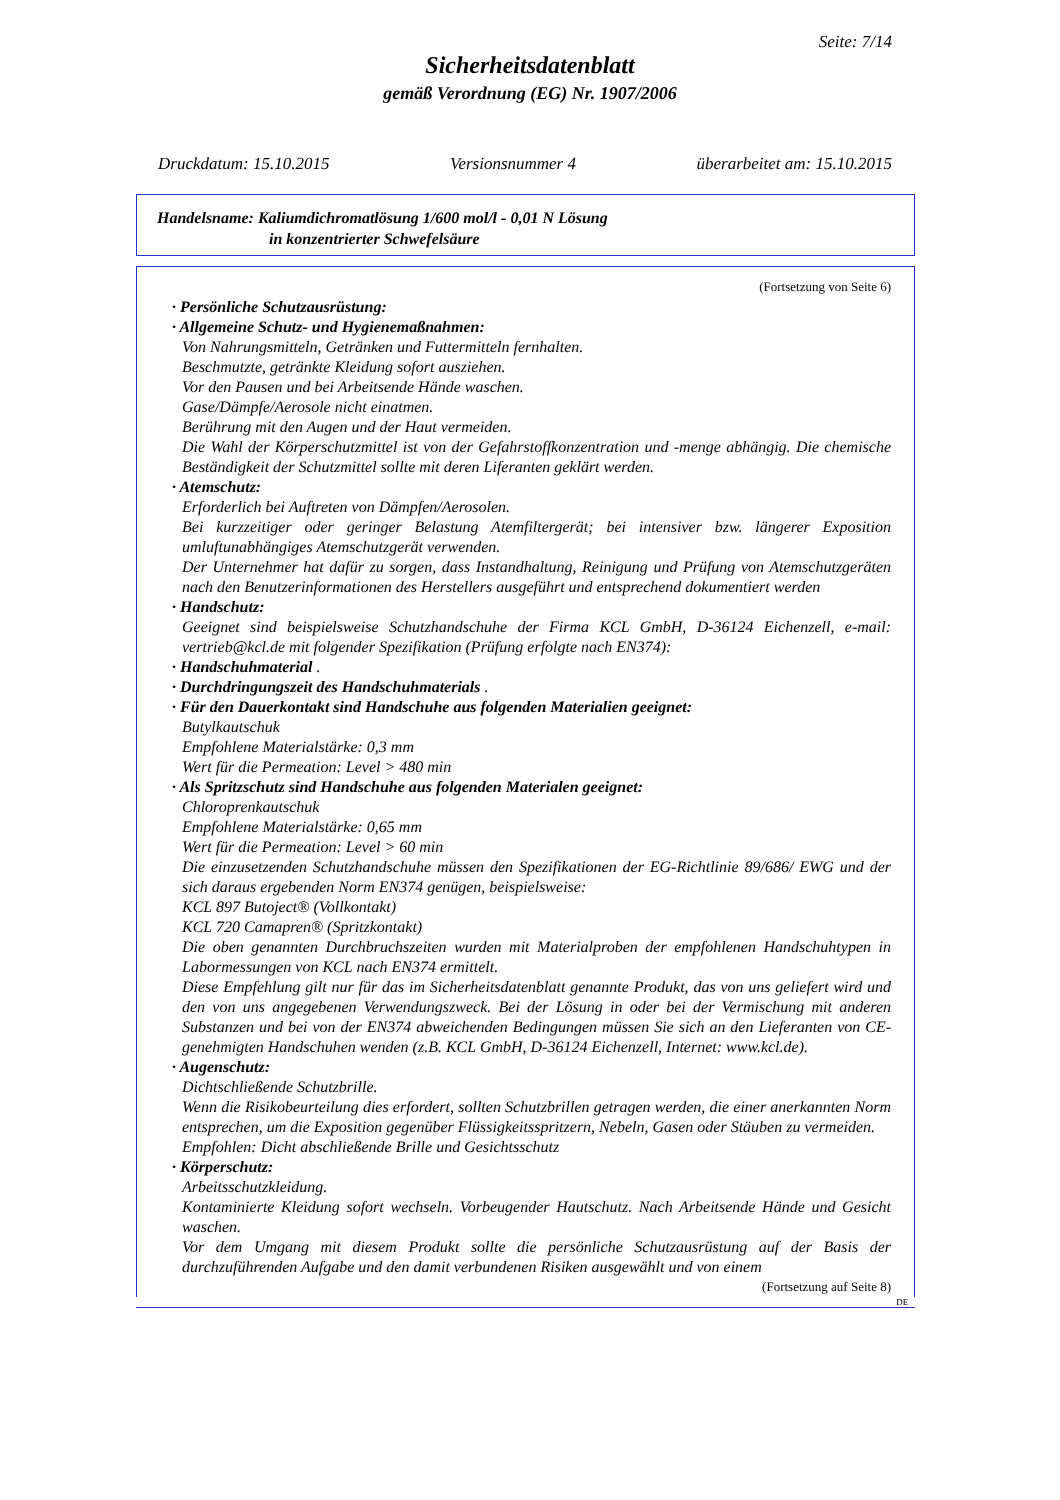Seite: 7/14
Sicherheitsdatenblatt
gemäß Verordnung (EG) Nr. 1907/2006
Druckdatum: 15.10.2015 Versionsnummer 4 überarbeitet am: 15.10.2015
Handelsname: Kaliumdichromatlösung 1/600 mol/l - 0,01 N Lösung
in konzentrierter Schwefelsäure
(Fortsetzung von Seite 6)
· Persönliche Schutzausrüstung:
· Allgemeine Schutz- und Hygienemaßnahmen:
Von Nahrungsmitteln, Getränken und Futtermitteln fernhalten.
Beschmutzte, getränkte Kleidung sofort ausziehen.
Vor den Pausen und bei Arbeitsende Hände waschen.
Gase/Dämpfe/Aerosole nicht einatmen.
Berührung mit den Augen und der Haut vermeiden.
Die Wahl der Körperschutzmittel ist von der Gefahrstoffkonzentration und -menge abhängig. Die chemische Beständigkeit der Schutzmittel sollte mit deren Liferanten geklärt werden.
· Atemschutz:
Erforderlich bei Auftreten von Dämpfen/Aerosolen.
Bei kurzzeitiger oder geringer Belastung Atemfiltergerät; bei intensiver bzw. längerer Exposition umluftunabhängiges Atemschutzgerät verwenden.
Der Unternehmer hat dafür zu sorgen, dass Instandhaltung, Reinigung und Prüfung von Atemschutzgeräten nach den Benutzerinformationen des Herstellers ausgeführt und entsprechend dokumentiert werden
· Handschutz:
Geeignet sind beispielsweise Schutzhandschuhe der Firma KCL GmbH, D-36124 Eichenzell, e-mail: vertrieb@kcl.de mit folgender Spezifikation (Prüfung erfolgte nach EN374):
· Handschuhmaterial .
· Durchdringungszeit des Handschuhmaterials .
· Für den Dauerkontakt sind Handschuhe aus folgenden Materialien geeignet:
Butylkautschuk
Empfohlene Materialstärke: 0,3 mm
Wert für die Permeation: Level > 480 min
· Als Spritzschutz sind Handschuhe aus folgenden Materialen geeignet:
Chloroprenkautschuk
Empfohlene Materialstärke: 0,65 mm
Wert für die Permeation: Level > 60 min
Die einzusetzenden Schutzhandschuhe müssen den Spezifikationen der EG-Richtlinie 89/686/ EWG und der sich daraus ergebenden Norm EN374 genügen, beispielsweise:
KCL 897 Butoject® (Vollkontakt)
KCL 720 Camapren® (Spritzkontakt)
Die oben genannten Durchbruchszeiten wurden mit Materialproben der empfohlenen Handschuhtypen in Labormessungen von KCL nach EN374 ermittelt.
Diese Empfehlung gilt nur für das im Sicherheitsdatenblatt genannte Produkt, das von uns geliefert wird und den von uns angegebenen Verwendungszweck. Bei der Lösung in oder bei der Vermischung mit anderen Substanzen und bei von der EN374 abweichenden Bedingungen müssen Sie sich an den Lieferanten von CE-genehmigten Handschuhen wenden (z.B. KCL GmbH, D-36124 Eichenzell, Internet: www.kcl.de).
· Augenschutz:
Dichtschließende Schutzbrille.
Wenn die Risikobeurteilung dies erfordert, sollten Schutzbrillen getragen werden, die einer anerkannten Norm entsprechen, um die Exposition gegenüber Flüssigkeitsspritzern, Nebeln, Gasen oder Stäuben zu vermeiden.
Empfohlen: Dicht abschließende Brille und Gesichtsschutz
· Körperschutz:
Arbeitsschutzkleidung.
Kontaminierte Kleidung sofort wechseln. Vorbeugender Hautschutz. Nach Arbeitsende Hände und Gesicht waschen.
Vor dem Umgang mit diesem Produkt sollte die persönliche Schutzausrüstung auf der Basis der durchzuführenden Aufgabe und den damit verbundenen Risiken ausgewählt und von einem
(Fortsetzung auf Seite 8)
DE